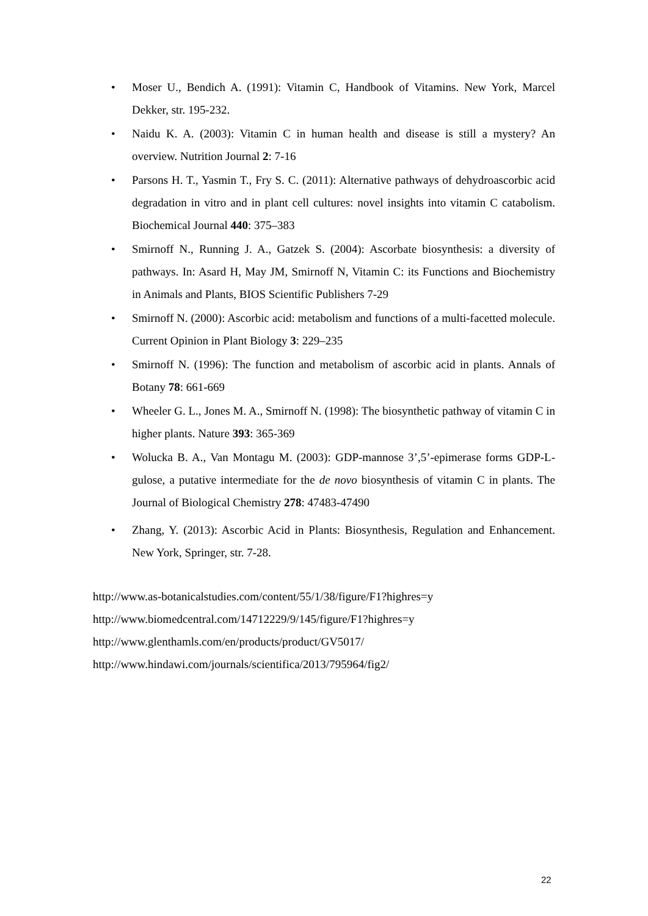• Moser U., Bendich A. (1991): Vitamin C, Handbook of Vitamins. New York, Marcel Dekker, str. 195-232.
• Naidu K. A. (2003): Vitamin C in human health and disease is still a mystery? An overview. Nutrition Journal 2: 7-16
• Parsons H. T., Yasmin T., Fry S. C. (2011): Alternative pathways of dehydroascorbic acid degradation in vitro and in plant cell cultures: novel insights into vitamin C catabolism. Biochemical Journal 440: 375–383
• Smirnoff N., Running J. A., Gatzek S. (2004): Ascorbate biosynthesis: a diversity of pathways. In: Asard H, May JM, Smirnoff N, Vitamin C: its Functions and Biochemistry in Animals and Plants, BIOS Scientific Publishers 7-29
• Smirnoff N. (2000): Ascorbic acid: metabolism and functions of a multi-facetted molecule. Current Opinion in Plant Biology 3: 229–235
• Smirnoff N. (1996): The function and metabolism of ascorbic acid in plants. Annals of Botany 78: 661-669
• Wheeler G. L., Jones M. A., Smirnoff N. (1998): The biosynthetic pathway of vitamin C in higher plants. Nature 393: 365-369
• Wolucka B. A., Van Montagu M. (2003): GDP-mannose 3’,5’-epimerase forms GDP-L-gulose, a putative intermediate for the de novo biosynthesis of vitamin C in plants. The Journal of Biological Chemistry 278: 47483-47490
• Zhang, Y. (2013): Ascorbic Acid in Plants: Biosynthesis, Regulation and Enhancement. New York, Springer, str. 7-28.
http://www.as-botanicalstudies.com/content/55/1/38/figure/F1?highres=y
http://www.biomedcentral.com/14712229/9/145/figure/F1?highres=y
http://www.glenthamls.com/en/products/product/GV5017/
http://www.hindawi.com/journals/scientifica/2013/795964/fig2/
22